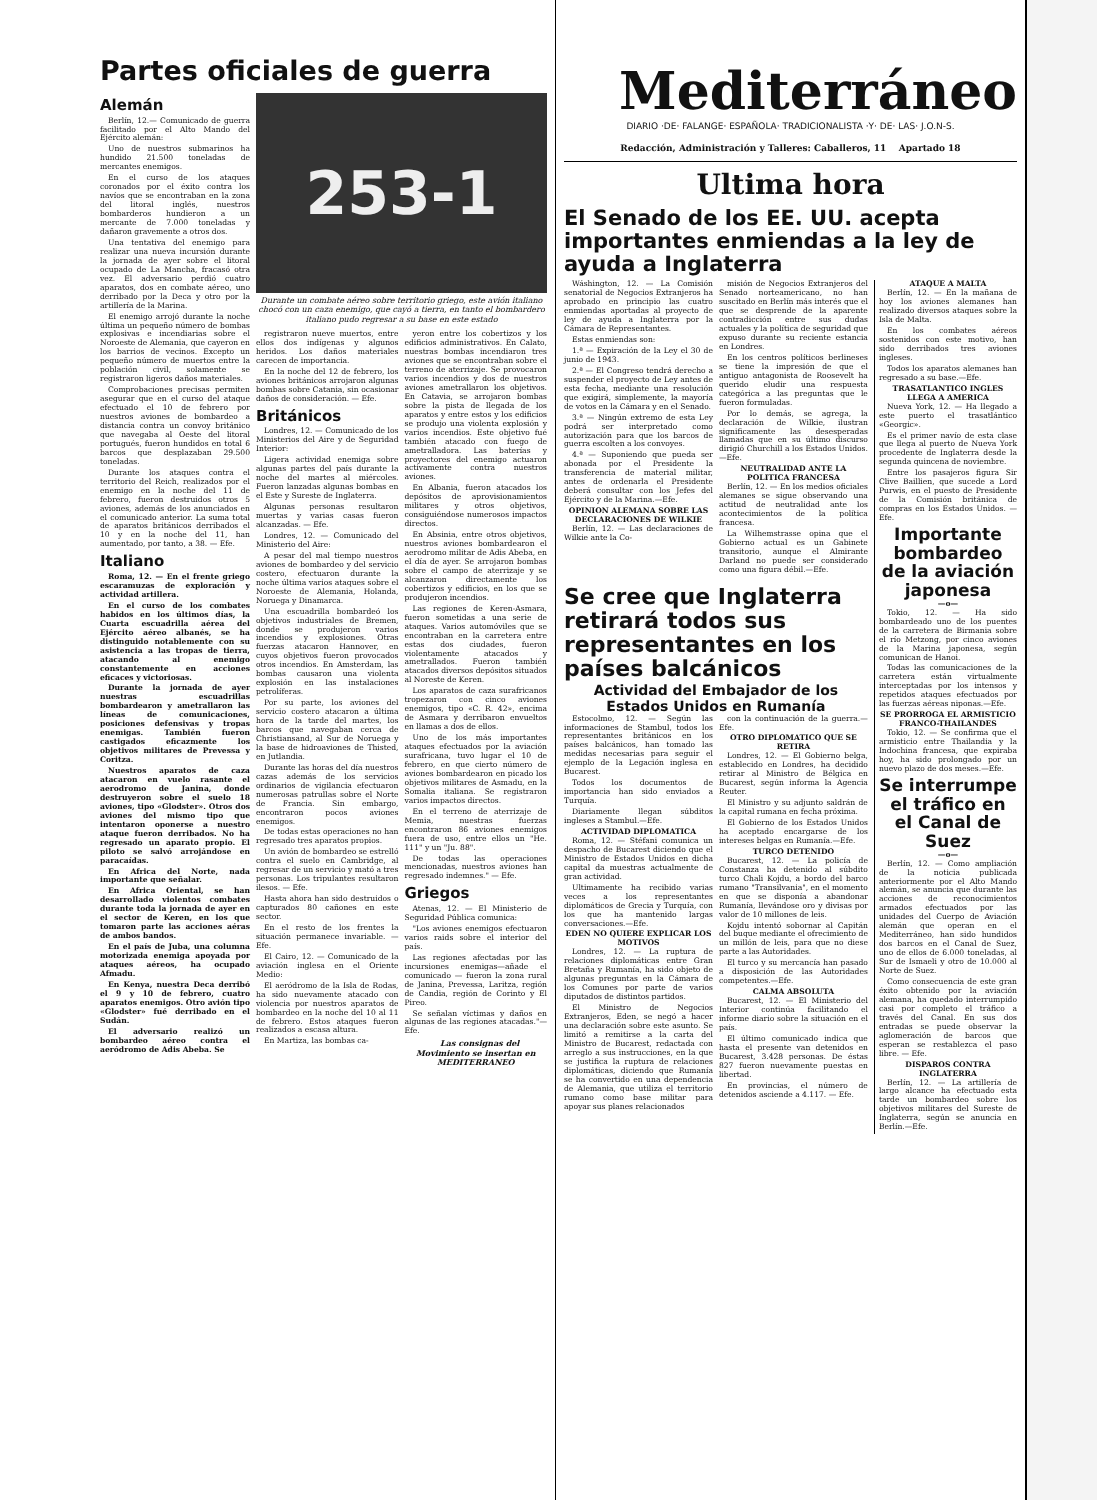Partes oficiales de guerra
Alemán
Berlín, 12.— Comunicado de guerra facilitado por el Alto Mando del Ejército alemán:
Uno de nuestros submarinos ha hundido 21.500 toneladas de mercantes enemigos.
En el curso de los ataques coronados por el éxito contra los navíos que se encontraban en la zona del litoral inglés, nuestros bombarderos hundieron a un mercante de 7.000 toneladas y dañaron gravemente a otros dos.
Una tentativa del enemigo para realizar una nueva incursión durante la jornada de ayer sobre el litoral ocupado de La Mancha, fracasó otra vez. El adversario perdió cuatro aparatos, dos en combate aéreo, uno derribado por la Deca y otro por la artillería de la Marina.
El enemigo arrojó durante la noche última un pequeño número de bombas explosivas e incendiarias sobre el Noroeste de Alemania, que cayeron en los barrios de vecinos. Excepto un pequeño número de muertos entre la población civil, solamente se registraron ligeros daños materiales.
Comprobaciones precisas permiten asegurar que en el curso del ataque efectuado el 10 de febrero por nuestros aviones de bombardeo a distancia contra un convoy británico que navegaba al Oeste del litoral portugués, fueron hundidos en total 6 barcos que desplazaban 29.500 toneladas.
Durante los ataques contra el territorio del Reich, realizados por el enemigo en la noche del 11 de febrero, fueron destruidos otros 5 aviones, además de los anunciados en el comunicado anterior. La suma total de aparatos británicos derribados el 10 y en la noche del 11, han aumentado, por tanto, a 38. — Efe.
Italiano
Roma, 12. — En el frente griego escaramuzas de exploración y actividad artillera.
En el curso de los combates habidos en los últimos días, la Cuarta escuadrilla aérea del Ejército aéreo albanés, se ha distinguido notablemente con su asistencia a las tropas de tierra, atacando al enemigo constantemente en acciones eficaces y victoriosas.
Durante la jornada de ayer nuestras escuadrillas bombardearon y ametrallaron las líneas de comunicaciones, posiciones defensivas y tropas enemigas. También fueron castigados eficazmente los objetivos militares de Prevessa y Coritza.
Nuestros aparatos de caza atacaron en vuelo rasante el aerodromo de Janina, donde destruyeron sobre el suelo 18 aviones, tipo «Glodster». Otros dos aviones del mismo tipo que intentaron oponerse a nuestro ataque fueron derribados. No ha regresado un aparato propio. El piloto se salvó arrojándose en paracaídas.
En Africa del Norte, nada importante que señalar.
En Africa Oriental, se han desarrollado violentos combates durante toda la jornada de ayer en el sector de Keren, en los que tomaron parte las acciones aéras de ambos bandos.
En el país de Juba, una columna motorizada enemiga apoyada por ataques aéreos, ha ocupado Afmadu.
En Kenya, nuestra Deca derribó el 9 y 10 de febrero, cuatro aparatos enemigos. Otro avión tipo «Glodster» fué derribado en el Sudán.
El adversario realizó un bombardeo aéreo contra el aeródromo de Adis Abeba. Se
253-1
Durante un combate aéreo sobre territorio griego, este avión italiano chocó con un caza enemigo, que cayó a tierra, en tanto el bombardero italiano pudo regresar a su base en este estado
registraron nueve muertos, entre ellos dos indígenas y algunos heridos. Los daños materiales carecen de importancia.
En la noche del 12 de febrero, los aviones británicos arrojaron algunas bombas sobre Catania, sin ocasionar daños de consideración. — Efe.
Británicos
Londres, 12. — Comunicado de los Ministerios del Aire y de Seguridad Interior:
Ligera actividad enemiga sobre algunas partes del país durante la noche del martes al miércoles. Fueron lanzadas algunas bombas en el Este y Sureste de Inglaterra.
Algunas personas resultaron muertas y varias casas fueron alcanzadas. — Efe.
Londres, 12. — Comunicado del Ministerio del Aire:
A pesar del mal tiempo nuestros aviones de bombardeo y del servicio costero, efectuaron durante la noche última varios ataques sobre el Noroeste de Alemania, Holanda, Noruega y Dinamarca.
Una escuadrilla bombardeó los objetivos industriales de Bremen, donde se produjeron varios incendios y explosiones. Otras fuerzas atacaron Hannover, en cuyos objetivos fueron provocados otros incendios. En Amsterdam, las bombas causaron una violenta explosión en las instalaciones petrolíferas.
Por su parte, los aviones del servicio costero atacaron a última hora de la tarde del martes, los barcos que navegaban cerca de Christiansand, al Sur de Noruega y la base de hidroaviones de Thisted, en Jutlandia.
Durante las horas del día nuestros cazas además de los servicios ordinarios de vigilancia efectuaron numerosas patrullas sobre el Norte de Francia. Sin embargo, encontraron pocos aviones enemigos.
De todas estas operaciones no han regresado tres aparatos propios.
Un avión de bombardeo se estrelló contra el suelo en Cambridge, al regresar de un servicio y mató a tres personas. Los tripulantes resultaron ilesos. — Efe.
Hasta ahora han sido destruidos o capturados 80 cañones en este sector.
En el resto de los frentes la situación permanece invariable. — Efe.
El Cairo, 12. — Comunicado de la aviación inglesa en el Oriente Medio:
El aeródromo de la Isla de Rodas, ha sido nuevamente atacado con violencia por nuestros aparatos de bombardeo en la noche del 10 al 11 de febrero. Estos ataques fueron realizados a escasa altura.
En Martiza, las bombas ca-
yeron entre los cobertizos y los edificios administrativos. En Calato, nuestras bombas incendiaron tres aviones que se encontraban sobre el terreno de aterrizaje. Se provocaron varios incendios y dos de nuestros aviones ametrallaron los objetivos. En Catavia, se arrojaron bombas sobre la pista de llegada de los aparatos y entre estos y los edificios se produjo una violenta explosión y varios incendios. Este objetivo fué también atacado con fuego de ametralladora. Las baterías y proyectores del enemigo actuaron activamente contra nuestros aviones.
En Albania, fueron atacados los depósitos de aprovisionamientos militares y otros objetivos, consiguiéndose numerosos impactos directos.
En Absinia, entre otros objetivos, nuestros aviones bombardearon el aerodromo militar de Adis Abeba, en el día de ayer. Se arrojaron bombas sobre el campo de aterrizaje y se alcanzaron directamente los cobertizos y edificios, en los que se produjeron incendios.
Las regiones de Keren-Asmara, fueron sometidas a una serie de ataques. Varios automóviles que se encontraban en la carretera entre estas dos ciudades, fueron violentamente atacados y ametrallados. Fueron también atacados diversos depósitos situados al Noreste de Keren.
Los aparatos de caza surafricanos tropezaron con cinco aviones enemigos, tipo «C. R. 42», encima de Asmara y derribaron envueltos en llamas a dos de ellos.
Uno de los más importantes ataques efectuados por la aviación surafricana, tuvo lugar el 10 de febrero, en que cierto número de aviones bombardearon en picado los objetivos militares de Asmadu, en la Somalia italiana. Se registraron varios impactos directos.
En el terreno de aterrizaje de Memia, nuestras fuerzas encontraron 86 aviones enemigos fuera de uso, entre ellos un "He. 111" y un "Ju. 88".
De todas las operaciones mencionadas, nuestros aviones han regresado indemnes." — Efe.
Griegos
Atenas, 12. — El Ministerio de Seguridad Pública comunica:
"Los aviones enemigos efectuaron varios raids sobre el interior del país.
Las regiones afectadas por las incursiones enemigas—añade el comunicado — fueron la zona rural de Janina, Prevessa, Laritza, región de Candia, región de Corinto y El Pireo.
Se señalan víctimas y daños en algunas de las regiones atacadas."—Efe.
Las consignas del Movimiento se insertan en MEDITERRANEO
Mediterráneo
DIARIO ·DE· FALANGE· ESPAÑOLA· TRADICIONALISTA ·Y· DE· LAS· J.O.N-S.
Redacción, Administración y Talleres: Caballeros, 11 Apartado 18
Ultima hora
El Senado de los EE. UU. acepta importantes enmiendas a la ley de ayuda a Inglaterra
Wáshington, 12. — La Comisión senatorial de Negocios Extranjeros ha aprobado en principio las cuatro enmiendas aportadas al proyecto de ley de ayuda a Inglaterra por la Cámara de Representantes.
Estas enmiendas son:
1.ª — Expiración de la Ley el 30 de junio de 1943.
2.ª — El Congreso tendrá derecho a suspender el proyecto de Ley antes de esta fecha, mediante una resolución que exigirá, simplemente, la mayoría de votos en la Cámara y en el Senado.
3.ª — Ningún extremo de esta Ley podrá ser interpretado como autorización para que los barcos de guerra escolten a los convoyes.
4.ª — Suponiendo que pueda ser abonada por el Presidente la transferencia de material militar, antes de ordenarla el Presidente deberá consultar con los Jefes del Ejército y de la Marina.—Efe.
OPINION ALEMANA SOBRE LAS DECLARACIONES DE WILKIE
Berlín, 12. — Las declaraciones de Wilkie ante la Co-
misión de Negocios Extranjeros del Senado norteamericano, no han suscitado en Berlín más interés que el que se desprende de la aparente contradicción entre sus dudas actuales y la política de seguridad que expuso durante su reciente estancia en Londres.
En los centros políticos berlineses se tiene la impresión de que el antiguo antagonista de Roosevelt ha querido eludir una respuesta categórica a las preguntas que le fueron formuladas.
Por lo demás, se agrega, la declaración de Wilkie, ilustran significamente las desesperadas llamadas que en su último discurso dirigió Churchill a los Estados Unidos.—Efe.
NEUTRALIDAD ANTE LA POLITICA FRANCESA
Berlín, 12. — En los medios oficiales alemanes se sigue observando una actitud de neutralidad ante los acontecimientos de la política francesa.
La Wilhemstrasse opina que el Gobierno actual es un Gabinete transitorio, aunque el Almirante Darland no puede ser considerado como una figura débil.—Efe.
Se cree que Inglaterra retirará todos sus representantes en los países balcánicos
Actividad del Embajador de los Estados Unidos en Rumanía
Estocolmo, 12. — Según las informaciones de Stambul, todos los representantes británicos en los países balcánicos, han tomado las medidas necesarias para seguir el ejemplo de la Legación inglesa en Bucarest.
Todos los documentos de importancia han sido enviados a Turquía.
Diariamente llegan súbditos ingleses a Stambul.—Efe.
ACTIVIDAD DIPLOMATICA
Roma, 12. — Stéfani comunica un despacho de Bucarest diciendo que el Ministro de Estados Unidos en dicha capital da muestras actualmente de gran actividad.
Ultimamente ha recibido varias veces a los representantes diplomáticos de Grecia y Turquía, con los que ha mantenido largas conversaciones.—Efe.
EDEN NO QUIERE EXPLICAR LOS MOTIVOS
Londres, 12. — La ruptura de relaciones diplomáticas entre Gran Bretaña y Rumanía, ha sido objeto de algunas preguntas en la Cámara de los Comunes por parte de varios diputados de distintos partidos.
El Ministro de Negocios Extranjeros, Eden, se negó a hacer una declaración sobre este asunto. Se limitó a remitirse a la carta del Ministro de Bucarest, redactada con arreglo a sus instrucciones, en la que se justifica la ruptura de relaciones diplomáticas, diciendo que Rumanía se ha convertido en una dependencia de Alemania, que utiliza el territorio rumano como base militar para apoyar sus planes relacionados
con la continuación de la guerra.—Efe.
OTRO DIPLOMATICO QUE SE RETIRA
Londres, 12. — El Gobierno belga, establecido en Londres, ha decidido retirar al Ministro de Bélgica en Bucarest, según informa la Agencia Reuter.
El Ministro y su adjunto saldrán de la capital rumana en fecha próxima.
El Gobierno de los Estados Unidos ha aceptado encargarse de los intereses belgas en Rumanía.—Efe.
TURCO DETENIDO
Bucarest, 12. — La policía de Constanza ha detenido al súbdito turco Chali Kojdu, a bordo del barco rumano "Transilvania", en el momento en que se disponía a abandonar Rumanía, llevándose oro y divisas por valor de 10 millones de leis.
Kojdu intentó sobornar al Capitán del buque mediante el ofrecimiento de un millón de leis, para que no diese parte a las Autoridades.
El turco y su mercancía han pasado a disposición de las Autoridades competentes.—Efe.
CALMA ABSOLUTA
Bucarest, 12. — El Ministerio del Interior continúa facilitando el informe diario sobre la situación en el país.
El último comunicado indica que hasta el presente van detenidos en Bucarest, 3.428 personas. De éstas 827 fueron nuevamente puestas en libertad.
En provincias, el número de detenidos asciende a 4.117. — Efe.
ATAQUE A MALTA
Berlín, 12. — En la mañana de hoy los aviones alemanes han realizado diversos ataques sobre la Isla de Malta.
En los combates aéreos sostenidos con este motivo, han sido derribados tres aviones ingleses.
Todos los aparatos alemanes han regresado a su base.—Efe.
TRASATLANTICO INGLES LLEGA A AMERICA
Nueva York, 12. — Ha llegado a este puerto el trasatlántico «Georgic».
Es el primer navío de esta clase que llega al puerto de Nueva York procedente de Inglaterra desde la segunda quincena de noviembre.
Entre los pasajeros figura Sir Clive Baillien, que sucede a Lord Purwis, en el puesto de Presidente de la Comisión británica de compras en los Estados Unidos. — Efe.
Importante bombardeo de la aviación japonesa
—o—
Tokio, 12. — Ha sido bombardeado uno de los puentes de la carretera de Birmania sobre el río Metzong, por cinco aviones de la Marina japonesa, según comunican de Hanoi.
Todas las comunicaciones de la carretera están virtualmente interceptadas por los intensos y repetidos ataques efectuados por las fuerzas aéreas niponas.—Efe.
SE PRORROGA EL ARMISTICIO FRANCO-THAILANDES
Tokio, 12. — Se confirma que el armisticio entre Thailandia y la Indochina francesa, que expiraba hoy, ha sido prolongado por un nuevo plazo de dos meses.—Efe.
Se interrumpe el tráfico en el Canal de Suez
—o—
Berlín, 12. — Como ampliación de la noticia publicada anteriormente por el Alto Mando alemán, se anuncia que durante las acciones de reconocimientos armados efectuados por las unidades del Cuerpo de Aviación alemán que operan en el Mediterráneo, han sido hundidos dos barcos en el Canal de Suez, uno de ellos de 6.000 toneladas, al Sur de Ismaeli y otro de 10.000 al Norte de Suez.
Como consecuencia de este gran éxito obtenido por la aviación alemana, ha quedado interrumpido casi por completo el tráfico a través del Canal. En sus dos entradas se puede observar la aglomeración de barcos que esperan se restablezca el paso libre. — Efe.
DISPAROS CONTRA INGLATERRA
Berlín, 12. — La artillería de largo alcance ha efectuado esta tarde un bombardeo sobre los objetivos militares del Sureste de Inglaterra, según se anuncia en Berlín.—Efe.